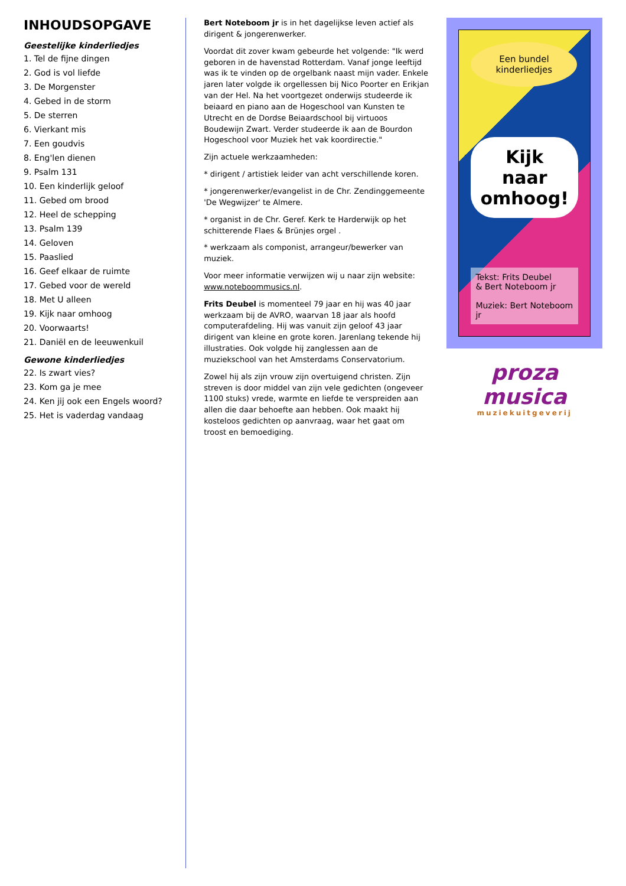INHOUDSOPGAVE
Geestelijke kinderliedjes
1. Tel de fijne dingen
2. God is vol liefde
3. De Morgenster
4. Gebed in de storm
5. De sterren
6. Vierkant mis
7. Een goudvis
8. Eng'len dienen
9. Psalm 131
10. Een kinderlijk geloof
11. Gebed om brood
12. Heel de schepping
13. Psalm 139
14. Geloven
15. Paaslied
16. Geef elkaar de ruimte
17. Gebed voor de wereld
18. Met U alleen
19. Kijk naar omhoog
20. Voorwaarts!
21. Daniël en de leeuwenkuil
Gewone kinderliedjes
22. Is zwart vies?
23. Kom ga je mee
24. Ken jij ook een Engels woord?
25. Het is vaderdag vandaag
Bert Noteboom jr is in het dagelijkse leven actief als dirigent & jongerenwerker.
Voordat dit zover kwam gebeurde het volgende: "Ik werd geboren in de havenstad Rotterdam. Vanaf jonge leeftijd was ik te vinden op de orgelbank naast mijn vader. Enkele jaren later volgde ik orgellessen bij Nico Poorter en Erikjan van der Hel. Na het voortgezet onderwijs studeerde ik beiaard en piano aan de Hogeschool van Kunsten te Utrecht en de Dordse Beiaardschool bij virtuoos Boudewijn Zwart. Verder studeerde ik aan de Bourdon Hogeschool voor Muziek het vak koordirectie."
Zijn actuele werkzaamheden:
* dirigent / artistiek leider van acht verschillende koren.
* jongerenwerker/evangelist in de Chr. Zendinggemeente 'De Wegwijzer' te Almere.
* organist in de Chr. Geref. Kerk te Harderwijk op het schitterende Flaes & Brünjes orgel .
* werkzaam als componist, arrangeur/bewerker van muziek.
Voor meer informatie verwijzen wij u naar zijn website: www.noteboommusics.nl.
Frits Deubel is momenteel 79 jaar en hij was 40 jaar werkzaam bij de AVRO, waarvan 18 jaar als hoofd computerafdeling. Hij was vanuit zijn geloof 43 jaar dirigent van kleine en grote koren. Jarenlang tekende hij illustraties. Ook volgde hij zanglessen aan de muziekschool van het Amsterdams Conservatorium.
Zowel hij als zijn vrouw zijn overtuigend christen. Zijn streven is door middel van zijn vele gedichten (ongeveer 1100 stuks) vrede, warmte en liefde te verspreiden aan allen die daar behoefte aan hebben. Ook maakt hij kosteloos gedichten op aanvraag, waar het gaat om troost en bemoediging.
Een bundel kinderliedjes
Kijk naar omhoog!
Tekst: Frits Deubel
& Bert Noteboom jr
Muziek: Bert Noteboom jr
proza musica
muziekuitgeverij